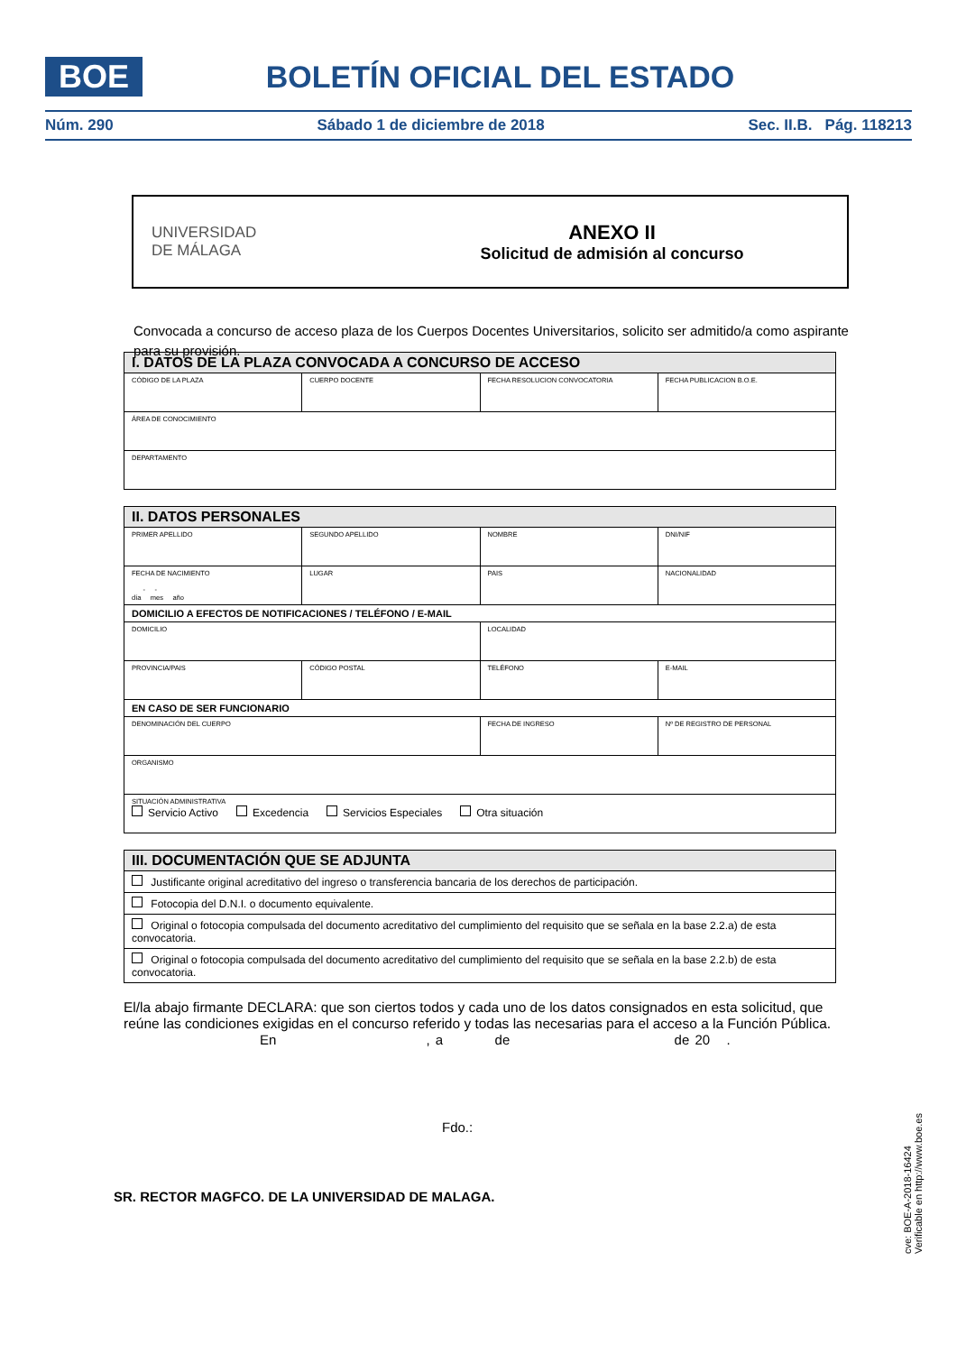BOE
BOLETÍN OFICIAL DEL ESTADO
Núm. 290 Sábado 1 de diciembre de 2018 Sec. II.B. Pág. 118213
UNIVERSIDAD
DE MÁLAGA
ANEXO II
Solicitud de admisión al concurso
Convocada a concurso de acceso plaza de los Cuerpos Docentes Universitarios, solicito ser admitido/a como aspirante para su provisión.
| I. DATOS DE LA PLAZA CONVOCADA A CONCURSO DE ACCESO | | | |
| --- | --- | --- | --- |
| CÓDIGO DE LA PLAZA | CUERPO DOCENTE | FECHA RESOLUCION CONVOCATORIA | FECHA PUBLICACION B.O.E. |
| ÁREA DE CONOCIMIENTO | | | |
| DEPARTAMENTO | | | |
| II. DATOS PERSONALES | | | |
| --- | --- | --- | --- |
| PRIMER APELLIDO | SEGUNDO APELLIDO | NOMBRE | DNI/NIF |
| FECHA DE NACIMIENTO - - día mes año | LUGAR | PAIS | NACIONALIDAD |
| DOMICILIO A EFECTOS DE NOTIFICACIONES / TELÉFONO / E-MAIL | | | |
| DOMICILIO | | LOCALIDAD | |
| PROVINCIA/PAIS | CÓDIGO POSTAL | TELÉFONO | E-MAIL |
| EN CASO DE SER FUNCIONARIO | | | |
| DENOMINACIÓN DEL CUERPO | | FECHA DE INGRESO | Nº DE REGISTRO DE PERSONAL |
| ORGANISMO | | | |
| SITUACIÓN ADMINISTRATIVA Servicio Activo Excedencia Servicios Especiales Otra situación | | | |
| III. DOCUMENTACIÓN QUE SE ADJUNTA |
| --- |
| Justificante original acreditativo del ingreso o transferencia bancaria de los derechos de participación. |
| Fotocopia del D.N.I. o documento equivalente. |
| Original o fotocopia compulsada del documento acreditativo del cumplimiento del requisito que se señala en la base 2.2.a) de esta convocatoria. |
| Original o fotocopia compulsada del documento acreditativo del cumplimiento del requisito que se señala en la base 2.2.b) de esta convocatoria. |
El/la abajo firmante DECLARA: que son ciertos todos y cada uno de los datos consignados en esta solicitud, que reúne las condiciones exigidas en el concurso referido y todas las necesarias para el acceso a la Función Pública.
En , a de de 20 .
Fdo.:
SR. RECTOR MAGFCO. DE LA UNIVERSIDAD DE MALAGA.
cve: BOE-A-2018-16424
Verificable en http://www.boe.es